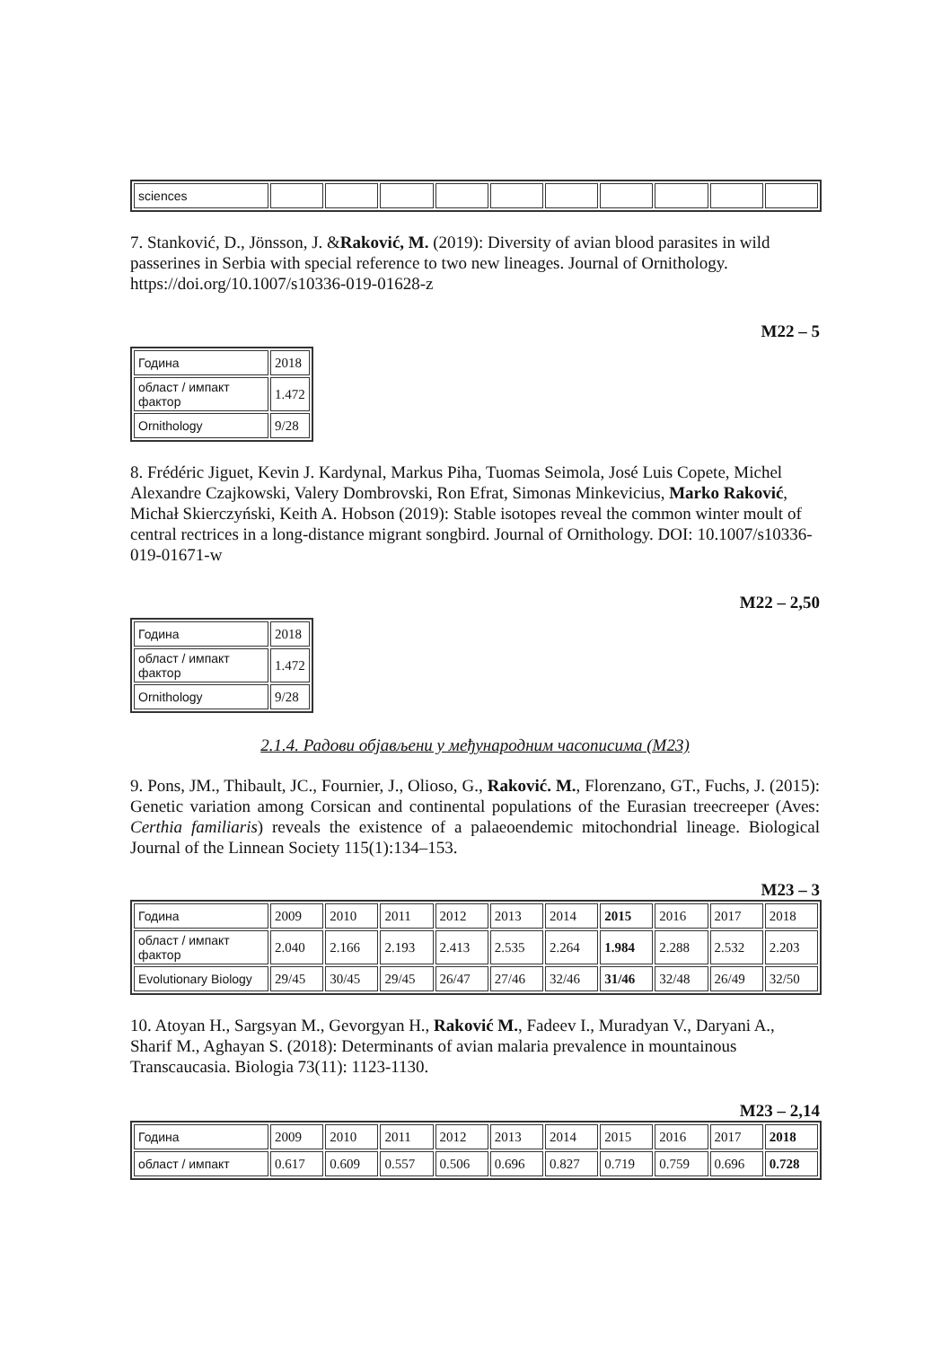| sciences | | | | | | | | | | |
7. Stanković, D., Jönsson, J. &Raković, M. (2019): Diversity of avian blood parasites in wild passerines in Serbia with special reference to two new lineages. Journal of Ornithology. https://doi.org/10.1007/s10336-019-01628-z
M22 – 5
| Година | 2018 |
| област / импакт фактор | 1.472 |
| Ornithology | 9/28 |
8. Frédéric Jiguet, Kevin J. Kardynal, Markus Piha, Tuomas Seimola, José Luis Copete, Michel Alexandre Czajkowski, Valery Dombrovski, Ron Efrat, Simonas Minkevicius, Marko Raković, Michał Skierczyński, Keith A. Hobson (2019): Stable isotopes reveal the common winter moult of central rectrices in a long-distance migrant songbird. Journal of Ornithology. DOI: 10.1007/s10336-019-01671-w
M22 – 2,50
| Година | 2018 |
| област / импакт фактор | 1.472 |
| Ornithology | 9/28 |
2.1.4. Радови објављени у међународним часописима (M23)
9. Pons, JM., Thibault, JC., Fournier, J., Olioso, G., Raković. M., Florenzano, GT., Fuchs, J. (2015): Genetic variation among Corsican and continental populations of the Eurasian treecreeper (Aves: Certhia familiaris) reveals the existence of a palaeoendemic mitochondrial lineage. Biological Journal of the Linnean Society 115(1):134–153.
M23 – 3
| Година | 2009 | 2010 | 2011 | 2012 | 2013 | 2014 | 2015 | 2016 | 2017 | 2018 |
| област / импакт фактор | 2.040 | 2.166 | 2.193 | 2.413 | 2.535 | 2.264 | 1.984 | 2.288 | 2.532 | 2.203 |
| Evolutionary Biology | 29/45 | 30/45 | 29/45 | 26/47 | 27/46 | 32/46 | 31/46 | 32/48 | 26/49 | 32/50 |
10. Atoyan H., Sargsyan M., Gevorgyan H., Raković M., Fadeev I., Muradyan V., Daryani A., Sharif M., Aghayan S. (2018): Determinants of avian malaria prevalence in mountainous Transcaucasia. Biologia 73(11): 1123-1130.
M23 – 2,14
| Година | 2009 | 2010 | 2011 | 2012 | 2013 | 2014 | 2015 | 2016 | 2017 | 2018 |
| област / импакт | 0.617 | 0.609 | 0.557 | 0.506 | 0.696 | 0.827 | 0.719 | 0.759 | 0.696 | 0.728 |